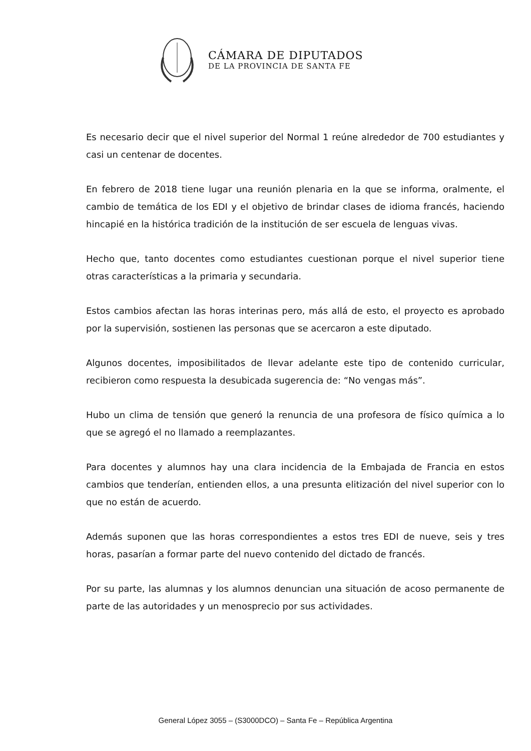CÁMARA DE DIPUTADOS
DE LA PROVINCIA DE SANTA FE
Es necesario decir que el nivel superior del Normal 1 reúne alrededor de 700 estudiantes y casi un centenar de docentes.
En febrero de 2018 tiene lugar una reunión plenaria en la que se informa, oralmente, el cambio de temática de los EDI y el objetivo de brindar clases de idioma francés, haciendo hincapié en la histórica tradición de la institución de ser escuela de lenguas vivas.
Hecho que, tanto docentes como estudiantes cuestionan porque el nivel superior tiene otras características a la primaria y secundaria.
Estos cambios afectan las horas interinas pero, más allá de esto, el proyecto es aprobado por la supervisión, sostienen las personas que se acercaron a este diputado.
Algunos docentes, imposibilitados de llevar adelante este tipo de contenido curricular, recibieron como respuesta la desubicada sugerencia de: “No vengas más”.
Hubo un clima de tensión que generó la renuncia de una profesora de físico química a lo que se agregó el no llamado a reemplazantes.
Para docentes y alumnos hay una clara incidencia de la Embajada de Francia en estos cambios que tenderían, entienden ellos, a una presunta elitización del nivel superior con lo que no están de acuerdo.
Además suponen que las horas correspondientes a estos tres EDI de nueve, seis y tres horas, pasarían a formar parte del nuevo contenido del dictado de francés.
Por su parte, las alumnas y los alumnos denuncian una situación de acoso permanente de parte de las autoridades y un menosprecio por sus actividades.
General López 3055 – (S3000DCO) – Santa Fe – República Argentina